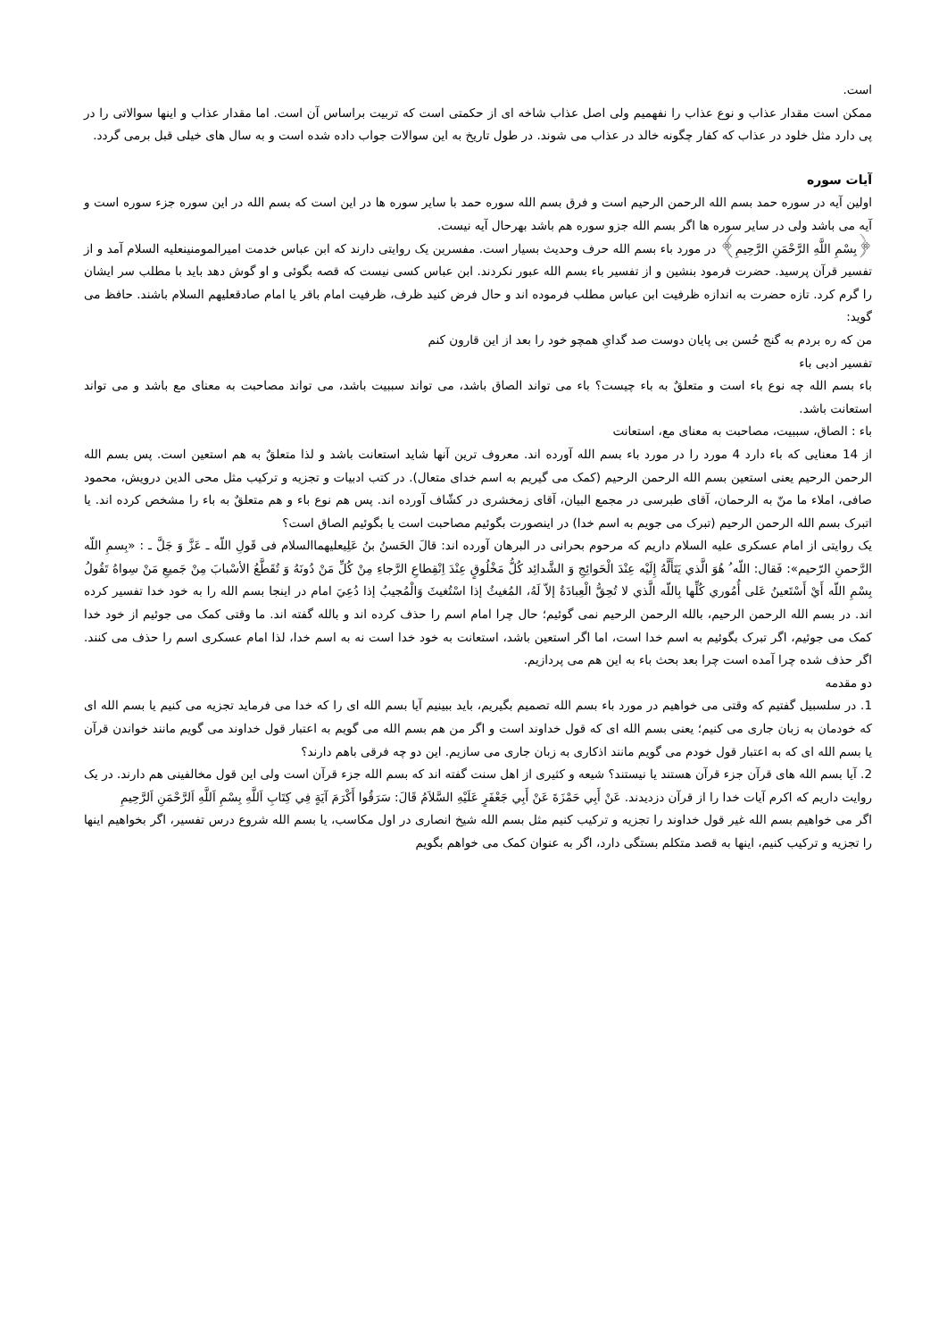است.
ممکن است مقدار عذاب و نوع عذاب را نفهمیم ولی اصل عذاب شاخه ای از حکمتی است که تربیت براساس آن است. اما مقدار عذاب و اینها سوالاتی را در پی دارد مثل خلود در عذاب که کفار چگونه خالد در عذاب می شوند. در طول تاریخ به این سوالات جواب داده شده است و به سال های خیلی قبل برمی گردد.
آیات سوره
اولین آیه در سوره حمد بسم الله الرحمن الرحیم است و فرق بسم الله سوره حمد با سایر سوره ها در این است که بسم الله در این سوره جزء سوره است و آیه می باشد ولی در سایر سوره ها اگر بسم الله جزو سوره هم باشد بهرحال آیه نیست.
﴿بِسْمِ اللَّهِ الرَّحْمَنِ الرَّحِيمِ﴾ در مورد باء بسم الله حرف وحدیث بسیار است. مفسرین یک روایتی دارند که ابن عباس خدمت امیرالمومنینعلیه السلام آمد و از تفسیر قرآن پرسید. حضرت فرمود بنشین و از تفسیر باء بسم الله عبور نکردند. ابن عباس کسی نیست که قصه بگوئی و او گوش دهد باید با مطلب سر ایشان را گرم کرد. تازه حضرت به اندازه ظرفیت ابن عباس مطلب فرموده اند و حال فرض کنید ظرف، ظرفیت امام باقر یا امام صادقعلیهم السلام باشند. حافظ می گوید:
من که ره بردم به گنج حُسن بی پایان دوست صد گدایِ همچو خود را بعد از این قارون کنم
تفسیر ادبی باء
باء بسم الله چه نوع باء است و متعلقٌ به باء چیست؟ باء می تواند الصاق باشد، می تواند سببیت باشد، می تواند مصاحبت به معنای مع باشد و می تواند استعانت باشد.
باء : الصاق، سببیت، مصاحبت به معنای مع، استعانت
از 14 معنایی که باء دارد 4 مورد را در مورد باء بسم الله آورده اند. معروف ترین آنها شاید استعانت باشد و لذا متعلقٌ به هم استعین است. پس بسم الله الرحمن الرحیم یعنی استعین بسم الله الرحمن الرحیم (کمک می گیریم به اسم خدای متعال). در کتب ادبیات و تجزیه و ترکیب مثل محی الدین درویش، محمود صافی، املاء ما منّ به الرحمان، آقای طبرسی در مجمع البیان، آقای زمخشری در کشّاف آورده اند. پس هم نوع باء و هم متعلقٌ به باء را مشخص کرده اند. یا اتبرک بسم الله الرحمن الرحیم (تبرک می جویم به اسم خدا) در اینصورت بگوئیم مصاحبت است یا بگوئیم الصاق است؟
یک روایتی از امام عسکری علیه السلام داریم که مرحوم بحرانی در البرهان آورده اند: قالَ الحَسنُ بنُ عَلِيعليهماالسلام فی قَولِ اللّه ـ عَزَّ وَ جَلَّ ـ : «بِسمِ اللّه الرَّحمنِ الرّحيم»: فَقال: اللّه ُ هُوَ الَّذي يَتَأَلَّهُ إِلَيْه عِنْدَ الْحَوائِجِ وَ الشَّدائِد كُلُّ مَخْلُوقٍ عِنْدَ اِنْقِطاعِ الرَّجاءِ مِنْ كُلِّ مَنْ دُونَهُ وَ تُقَطَّعُ الأسْبابَ مِنْ جَميعِ مَنْ سِواهُ تَقُولُ بِسْمِ اللّه أَيْ أَسْتَعينُ عَلى أُمُوري كُلِّها بِاللّه الَّذي لا تُحِقُّ الْعِبادَةُ إلاّ لَهُ، المُغيثُ إذا اسْتُغيثَ وَالْمُجيبُ إذا دُعِيَ امام در اینجا بسم الله را به خود خدا تفسیر کرده اند. در بسم الله الرحمن الرحیم، بالله الرحمن الرحیم نمی گوئیم؛ حال چرا امام اسم را حذف کرده اند و بالله گفته اند. ما وقتی کمک می جوئیم از خود خدا کمک می جوئیم، اگر تبرک بگوئیم به اسم خدا است، اما اگر استعین باشد، استعانت به خود خدا است نه به اسم خدا، لذا امام عسکری اسم را حذف می کنند. اگر حذف شده چرا آمده است چرا بعد بحث باء به این هم می پردازیم.
دو مقدمه
1. در سلسبیل گفتیم که وقتی می خواهیم در مورد باء بسم الله تصمیم بگیریم، باید ببینیم آیا بسم الله ای را که خدا می فرماید تجزیه می کنیم یا بسم الله ای که خودمان به زبان جاری می کنیم؛ یعنی بسم الله ای که قول خداوند است و اگر من هم بسم الله می گویم به اعتبار قول خداوند می گویم مانند خواندن قرآن یا بسم الله ای که به اعتبار قول خودم می گویم مانند اذکاری به زبان جاری می سازیم. این دو چه فرقی باهم دارند؟
2. آیا بسم الله های قرآن جزء قرآن هستند یا نیستند؟ شیعه و کثیری از اهل سنت گفته اند که بسم الله جزء قرآن است ولی این قول مخالفینی هم دارند. در یک روایت داریم که اکرم آیات خدا را از قرآن دزدیدند. عَنْ أَبِي حَمْزَةَ عَنْ أَبِي جَعْفَرٍ عَلَيْهِ السَّلاَمُ قَالَ: سَرَقُوا أَكْرَمَ آيَةٍ فِي كِتَابِ اَللَّهِ بِسْمِ اَللَّهِ اَلرَّحْمَنِ اَلرَّحِيمِ
اگر می خواهیم بسم الله غیر قول خداوند را تجزیه و ترکیب کنیم مثل بسم الله شیخ انصاری در اول مکاسب، یا بسم الله شروع درس تفسیر، اگر بخواهیم اینها را تجزیه و ترکیب کنیم، اینها به قصد متکلم بستگی دارد، اگر به عنوان کمک می خواهم بگویم